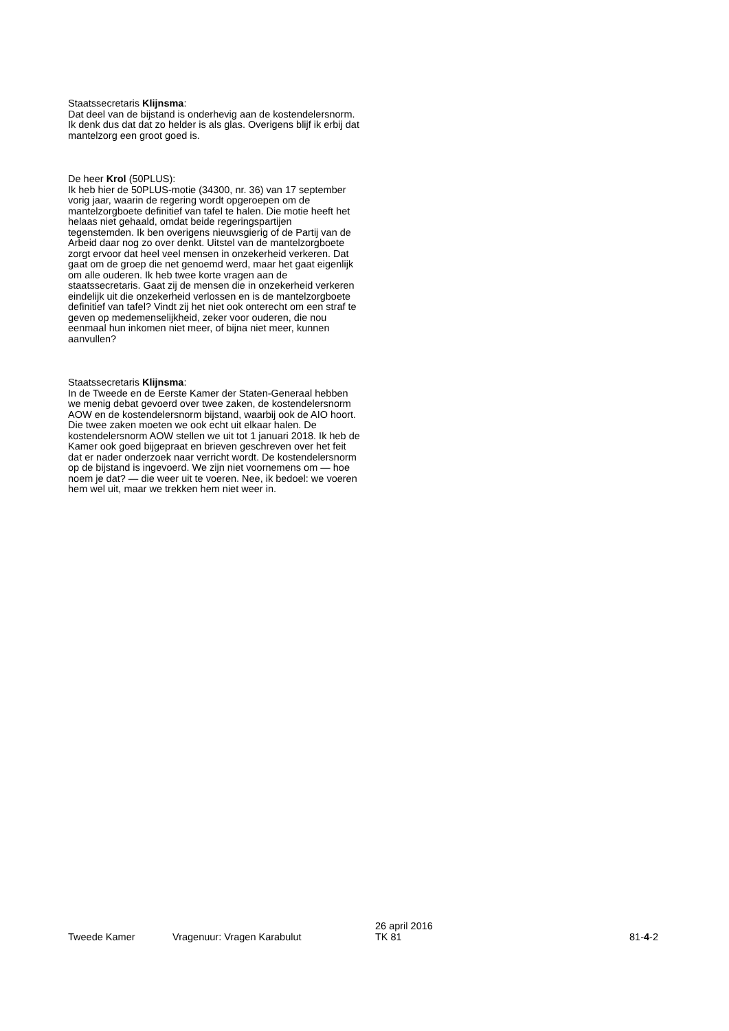Staatssecretaris Klijnsma:
Dat deel van de bijstand is onderhevig aan de kostendelers­norm. Ik denk dus dat dat zo helder is als glas. Overigens blijf ik erbij dat mantelzorg een groot goed is.
De heer Krol (50PLUS):
Ik heb hier de 50PLUS-motie (34300, nr. 36) van 17 septem­ber vorig jaar, waarin de regering wordt opgeroepen om de mantelzorgboete definitief van tafel te halen. Die motie heeft het helaas niet gehaald, omdat beide regeringspartijen tegenstemden. Ik ben overigens nieuwsgierig of de Partij van de Arbeid daar nog zo over denkt. Uitstel van de man­telzorgboete zorgt ervoor dat heel veel mensen in onzeker­heid verkeren. Dat gaat om de groep die net genoemd werd, maar het gaat eigenlijk om alle ouderen. Ik heb twee korte vragen aan de staatssecretaris. Gaat zij de mensen die in onzekerheid verkeren eindelijk uit die onzekerheid verlossen en is de mantelzorgboete definitief van tafel? Vindt zij het niet ook onterecht om een straf te geven op medemense­lijkheid, zeker voor ouderen, die nou eenmaal hun inkomen niet meer, of bijna niet meer, kunnen aanvullen?
Staatssecretaris Klijnsma:
In de Tweede en de Eerste Kamer der Staten-Generaal hebben we menig debat gevoerd over twee zaken, de kos­tendelersnorm AOW en de kostendelersnorm bijstand, waarbij ook de AIO hoort. Die twee zaken moeten we ook echt uit elkaar halen. De kostendelersnorm AOW stellen we uit tot 1 januari 2018. Ik heb de Kamer ook goed bijgepraat en brieven geschreven over het feit dat er nader onderzoek naar verricht wordt. De kostendelersnorm op de bijstand is ingevoerd. We zijn niet voornemens om — hoe noem je dat? — die weer uit te voeren. Nee, ik bedoel: we voeren hem wel uit, maar we trekken hem niet weer in.
Tweede Kamer
Vragenuur: Vragen Karabulut
26 april 2016
TK 81
81-4-2